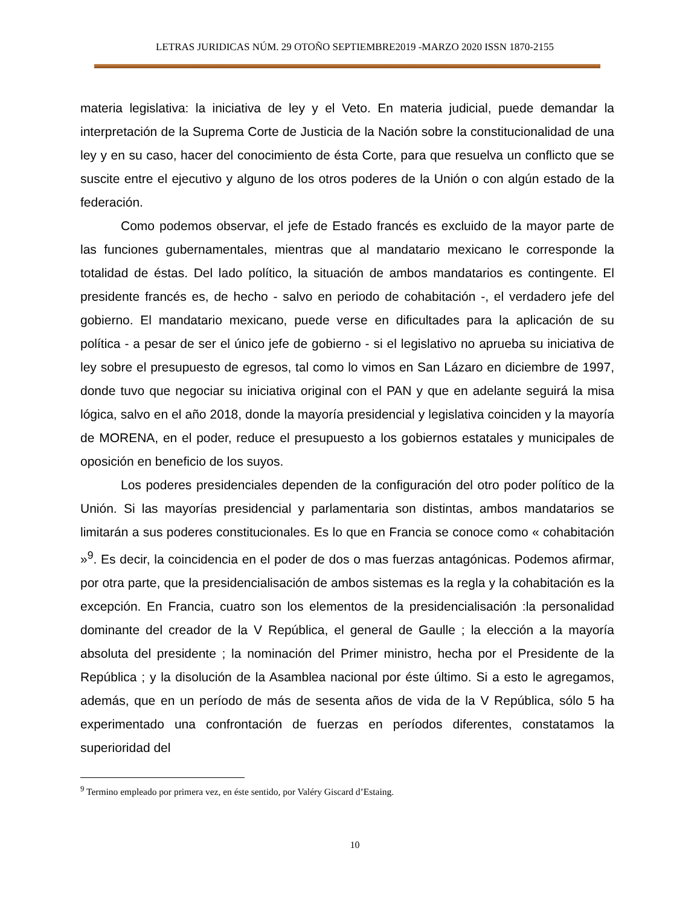LETRAS JURIDICAS NÚM. 29 OTOÑO SEPTIEMBRE2019 -MARZO 2020 ISSN 1870-2155
materia legislativa: la iniciativa de ley y el Veto. En materia judicial, puede demandar la interpretación de la Suprema Corte de Justicia de la Nación sobre la constitucionalidad de una ley y en su caso, hacer del conocimiento de ésta Corte, para que resuelva un conflicto que se suscite entre el ejecutivo y alguno de los otros poderes de la Unión o con algún estado de la federación.
Como podemos observar, el jefe de Estado francés es excluido de la mayor parte de las funciones gubernamentales, mientras que al mandatario mexicano le corresponde la totalidad de éstas. Del lado político, la situación de ambos mandatarios es contingente. El presidente francés es, de hecho - salvo en periodo de cohabitación -, el verdadero jefe del gobierno. El mandatario mexicano, puede verse en dificultades para la aplicación de su política - a pesar de ser el único jefe de gobierno - si el legislativo no aprueba su iniciativa de ley sobre el presupuesto de egresos, tal como lo vimos en San Lázaro en diciembre de 1997, donde tuvo que negociar su iniciativa original con el PAN y que en adelante seguirá la misa lógica, salvo en el año 2018, donde la mayoría presidencial y legislativa coinciden y la mayoría de MORENA, en el poder, reduce el presupuesto a los gobiernos estatales y municipales de oposición en beneficio de los suyos.
Los poderes presidenciales dependen de la configuración del otro poder político de la Unión. Si las mayorías presidencial y parlamentaria son distintas, ambos mandatarios se limitarán a sus poderes constitucionales. Es lo que en Francia se conoce como « cohabitación »<sup>9</sup>. Es decir, la coincidencia en el poder de dos o mas fuerzas antagónicas. Podemos afirmar, por otra parte, que la presidencialisación de ambos sistemas es la regla y la cohabitación es la excepción. En Francia, cuatro son los elementos de la presidencialisación :la personalidad dominante del creador de la V República, el general de Gaulle ; la elección a la mayoría absoluta del presidente ; la nominación del Primer ministro, hecha por el Presidente de la República ; y la disolución de la Asamblea nacional por éste último. Si a esto le agregamos, además, que en un período de más de sesenta años de vida de la V República, sólo 5 ha experimentado una confrontación de fuerzas en períodos diferentes, constatamos la superioridad del
<sup>9</sup> Termino empleado por primera vez, en éste sentido, por Valéry Giscard d’Estaing.
10